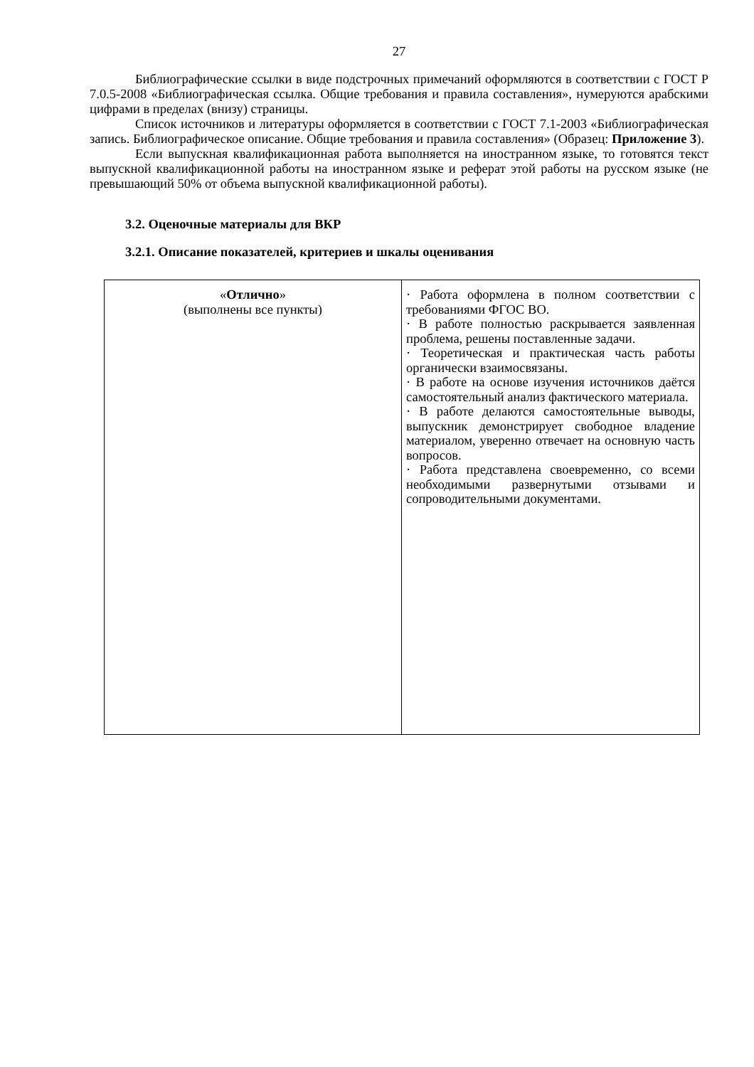27
Библиографические ссылки в виде подстрочных примечаний оформляются в соответствии с ГОСТ Р 7.0.5-2008 «Библиографическая ссылка. Общие требования и правила составления», нумеруются арабскими цифрами в пределах (внизу) страницы.
Список источников и литературы оформляется в соответствии с ГОСТ 7.1-2003 «Библиографическая запись. Библиографическое описание. Общие требования и правила составления» (Образец: Приложение 3).
Если выпускная квалификационная работа выполняется на иностранном языке, то готовятся текст выпускной квалификационной работы на иностранном языке и реферат этой работы на русском языке (не превышающий 50% от объема выпускной квалификационной работы).
3.2. Оценочные материалы для ВКР
3.2.1. Описание показателей, критериев и шкалы оценивания
| « Отлично » (выполнены все пункты) | · Работа оформлена в полном соответствии с требованиями ФГОС ВО. · В работе полностью раскрывается заявленная проблема, решены поставленные задачи. · Теоретическая и практическая часть работы органически взаимосвязаны. · В работе на основе изучения источников даётся самостоятельный анализ фактического материала. · В работе делаются самостоятельные выводы, выпускник демонстрирует свободное владение материалом, уверенно отвечает на основную часть вопросов. · Работа представлена своевременно, со всеми необходимыми развернутыми отзывами и сопроводительными документами. |